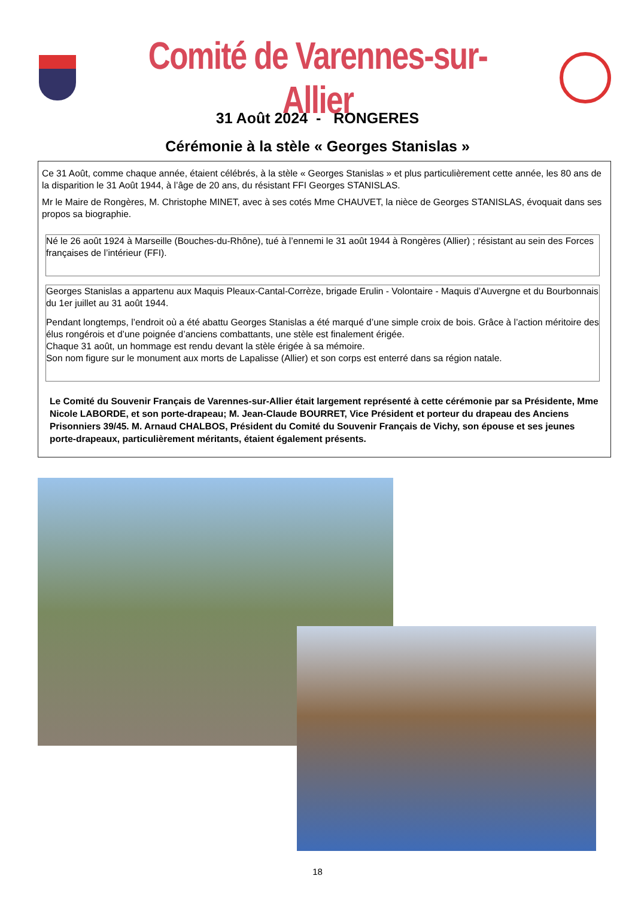Comité de Varennes-sur-Allier
31 Août 2024 - RONGERES
Cérémonie à la stèle « Georges Stanislas »
Ce 31 Août, comme chaque année, étaient célébrés, à la stèle « Georges Stanislas » et plus particulièrement cette année, les 80 ans de la disparition le 31 Août 1944, à l’âge de 20 ans, du résistant FFI Georges STANISLAS.
Mr le Maire de Rongères, M. Christophe MINET, avec à ses cotés Mme CHAUVET, la nièce de Georges STANISLAS, évoquait dans ses propos sa biographie.
Né le 26 août 1924 à Marseille (Bouches-du-Rhône), tué à l’ennemi le 31 août 1944 à Rongères (Allier) ; résistant au sein des Forces françaises de l’intérieur (FFI).
Georges Stanislas a appartenu aux Maquis Pleaux-Cantal-Corrèze, brigade Erulin - Volontaire - Maquis d’Auvergne et du Bourbonnais du 1er juillet au 31 août 1944.
Pendant longtemps, l’endroit où a été abattu Georges Stanislas a été marqué d’une simple croix de bois. Grâce à l’action méritoire des élus rongérois et d’une poignée d’anciens combattants, une stèle est finalement érigée.
Chaque 31 août, un hommage est rendu devant la stèle érigée à sa mémoire.
Son nom figure sur le monument aux morts de Lapalisse (Allier) et son corps est enterré dans sa région natale.
Le Comité du Souvenir Français de Varennes-sur-Allier était largement représenté à cette cérémonie par sa Présidente, Mme Nicole LABORDE, et son porte-drapeau; M. Jean-Claude BOURRET, Vice Président et porteur du drapeau des Anciens Prisonniers 39/45. M. Arnaud CHALBOS, Président du Comité du Souvenir Français de Vichy, son épouse et ses jeunes porte-drapeaux, particulièrement méritants, étaient également présents.
18